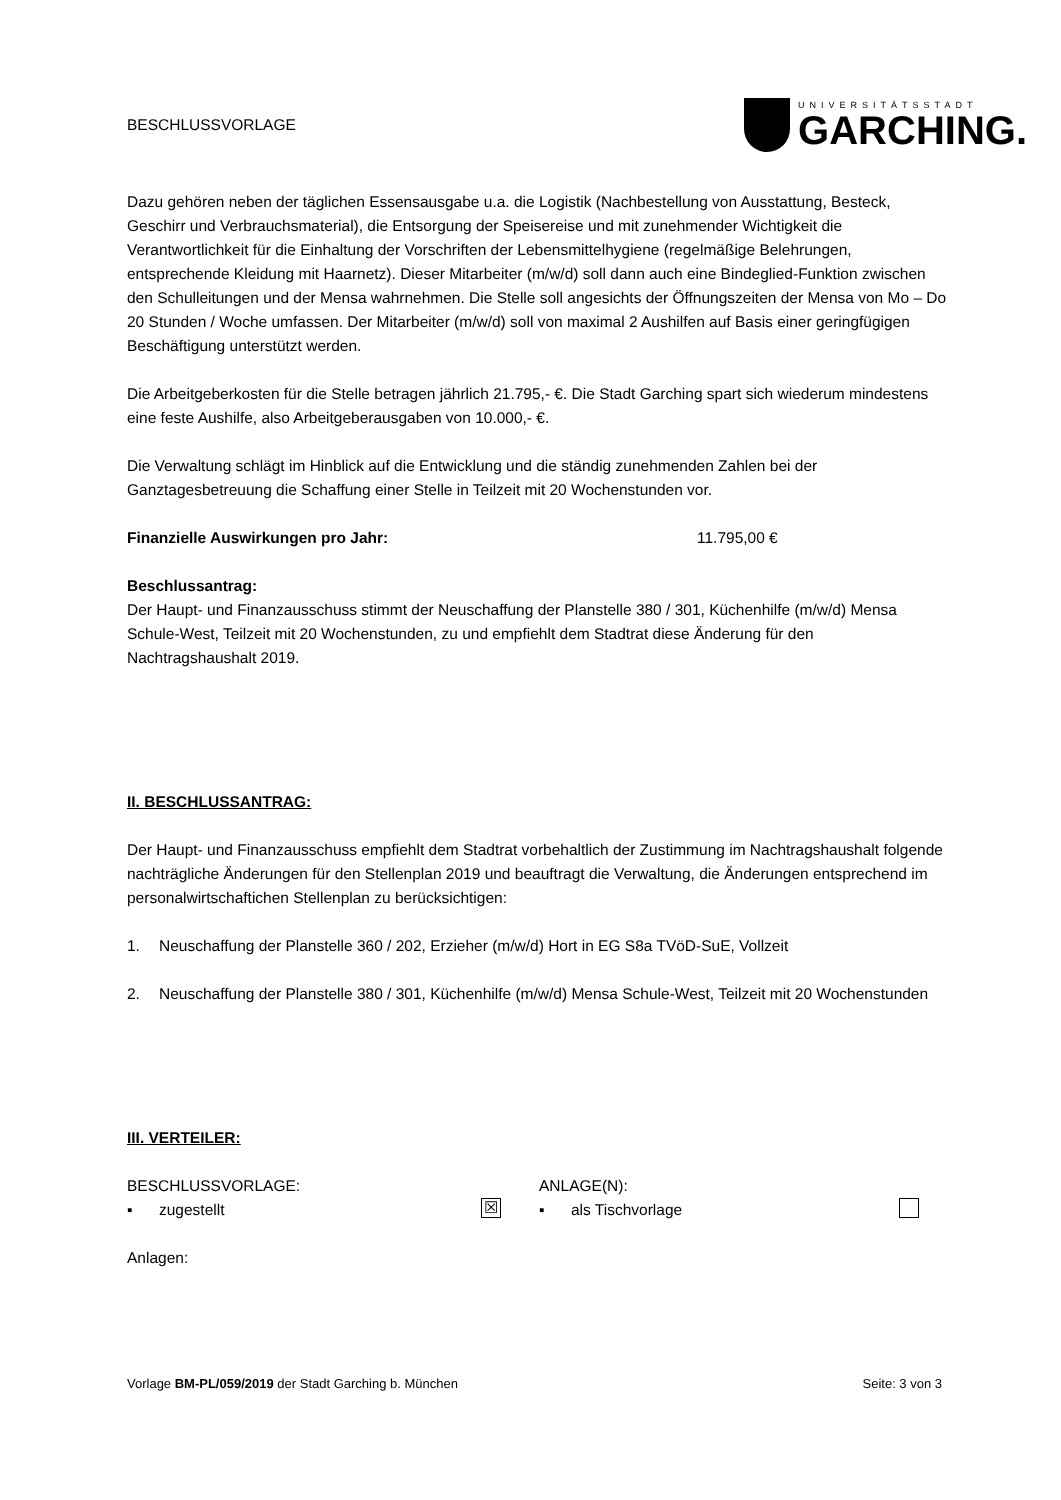BESCHLUSSVORLAGE
UNIVERSITÄTSSTADT
GARCHING.
Dazu gehören neben der täglichen Essensausgabe u.a. die Logistik (Nachbestellung von Ausstattung, Besteck, Geschirr und Verbrauchsmaterial), die Entsorgung der Speisereise und mit zunehmender Wichtigkeit die Verantwortlichkeit für die Einhaltung der Vorschriften der Lebensmittelhygiene (regelmäßige Belehrungen, entsprechende Kleidung mit Haarnetz). Dieser Mitarbeiter (m/w/d) soll dann auch eine Bindeglied-Funktion zwischen den Schulleitungen und der Mensa wahrnehmen. Die Stelle soll angesichts der Öffnungszeiten der Mensa von Mo – Do 20 Stunden / Woche umfassen. Der Mitarbeiter (m/w/d) soll von maximal 2 Aushilfen auf Basis einer geringfügigen Beschäftigung unterstützt werden.
Die Arbeitgeberkosten für die Stelle betragen jährlich 21.795,- €. Die Stadt Garching spart sich wiederum mindestens eine feste Aushilfe, also Arbeitgeberausgaben von 10.000,- €.
Die Verwaltung schlägt im Hinblick auf die Entwicklung und die ständig zunehmenden Zahlen bei der Ganztagesbetreuung die Schaffung einer Stelle in Teilzeit mit 20 Wochenstunden vor.
Finanzielle Auswirkungen pro Jahr: 11.795,00 €
Beschlussantrag:
Der Haupt- und Finanzausschuss stimmt der Neuschaffung der Planstelle 380 / 301, Küchenhilfe (m/w/d) Mensa Schule-West, Teilzeit mit 20 Wochenstunden, zu und empfiehlt dem Stadtrat diese Änderung für den Nachtragshaushalt 2019.
II. BESCHLUSSANTRAG:
Der Haupt- und Finanzausschuss empfiehlt dem Stadtrat vorbehaltlich der Zustimmung im Nachtragshaushalt folgende nachträgliche Änderungen für den Stellenplan 2019 und beauftragt die Verwaltung, die Änderungen entsprechend im personalwirtschaftichen Stellenplan zu berücksichtigen:
1. Neuschaffung der Planstelle 360 / 202, Erzieher (m/w/d) Hort in EG S8a TVöD-SuE, Vollzeit
2. Neuschaffung der Planstelle 380 / 301, Küchenhilfe (m/w/d) Mensa Schule-West, Teilzeit mit 20 Wochenstunden
III. VERTEILER:
BESCHLUSSVORLAGE:
▪ zugestellt ☒
ANLAGE(N):
▪ als Tischvorlage
Anlagen:
Vorlage BM-PL/059/2019 der Stadt Garching b. München Seite: 3 von 3